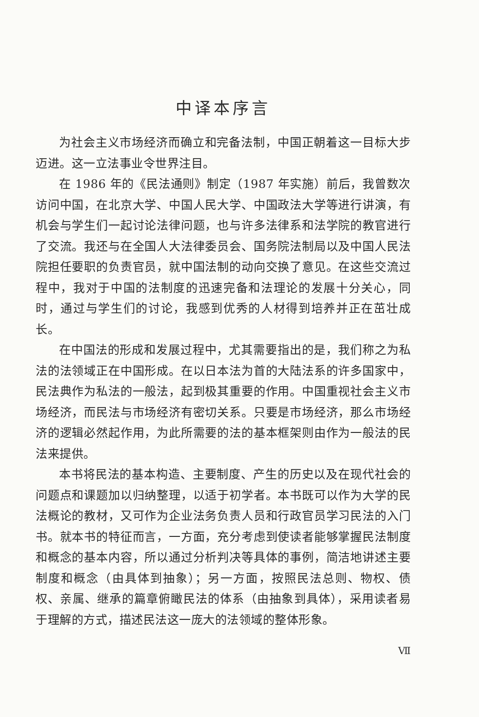中译本序言
为社会主义市场经济而确立和完备法制，中国正朝着这一目标大步迈进。这一立法事业令世界注目。
在 1986 年的《民法通则》制定（1987 年实施）前后，我曾数次访问中国，在北京大学、中国人民大学、中国政法大学等进行讲演，有机会与学生们一起讨论法律问题，也与许多法律系和法学院的教官进行了交流。我还与在全国人大法律委员会、国务院法制局以及中国人民法院担任要职的负责官员，就中国法制的动向交换了意见。在这些交流过程中，我对于中国的法制度的迅速完备和法理论的发展十分关心，同时，通过与学生们的讨论，我感到优秀的人材得到培养并正在茁壮成长。
在中国法的形成和发展过程中，尤其需要指出的是，我们称之为私法的法领域正在中国形成。在以日本法为首的大陆法系的许多国家中，民法典作为私法的一般法，起到极其重要的作用。中国重视社会主义市场经济，而民法与市场经济有密切关系。只要是市场经济，那么市场经济的逻辑必然起作用，为此所需要的法的基本框架则由作为一般法的民法来提供。
本书将民法的基本构造、主要制度、产生的历史以及在现代社会的问题点和课题加以归纳整理，以适于初学者。本书既可以作为大学的民法概论的教材，又可作为企业法务负责人员和行政官员学习民法的入门书。就本书的特征而言，一方面，充分考虑到使读者能够掌握民法制度和概念的基本内容，所以通过分析判决等具体的事例，简洁地讲述主要制度和概念（由具体到抽象）；另一方面，按照民法总则、物权、债权、亲属、继承的篇章俯瞰民法的体系（由抽象到具体），采用读者易于理解的方式，描述民法这一庞大的法领域的整体形象。
Ⅶ